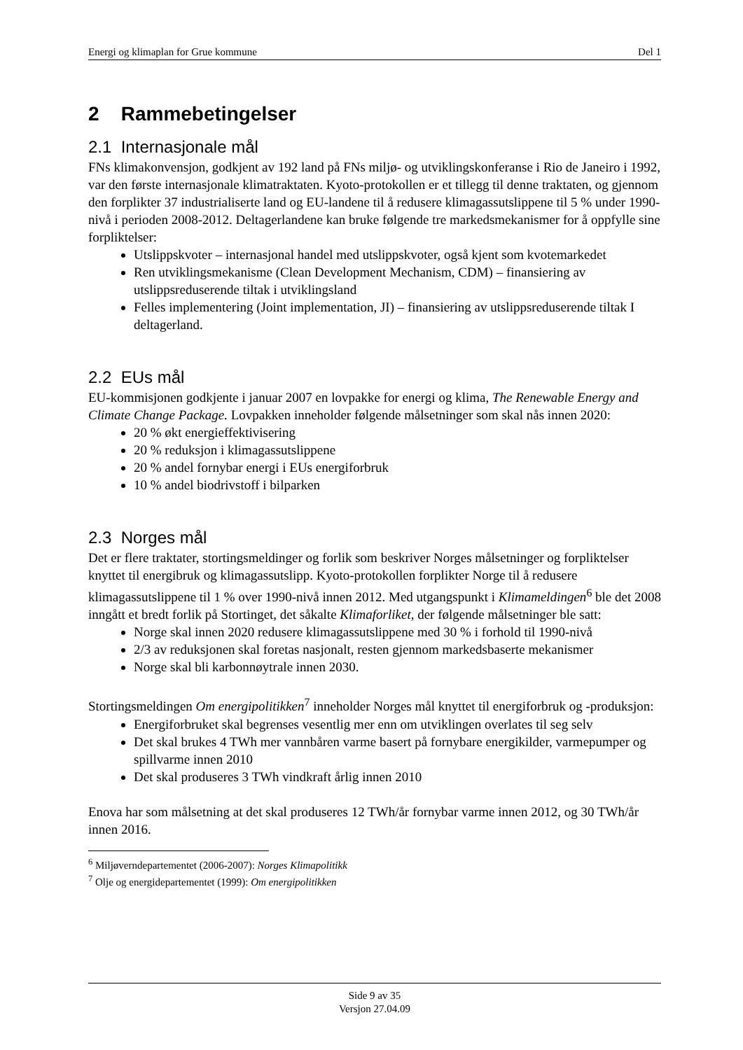Energi og klimaplan for Grue kommune Del 1
2 Rammebetingelser
2.1 Internasjonale mål
FNs klimakonvensjon, godkjent av 192 land på FNs miljø- og utviklingskonferanse i Rio de Janeiro i 1992, var den første internasjonale klimatraktaten. Kyoto-protokollen er et tillegg til denne traktaten, og gjennom den forplikter 37 industrialiserte land og EU-landene til å redusere klimagassutslippene til 5 % under 1990-nivå i perioden 2008-2012. Deltagerlandene kan bruke følgende tre markedsmekanismer for å oppfylle sine forpliktelser:
Utslippskvoter – internasjonal handel med utslippskvoter, også kjent som kvotemarkedet
Ren utviklingsmekanisme (Clean Development Mechanism, CDM) – finansiering av utslippsreduserende tiltak i utviklingsland
Felles implementering (Joint implementation, JI) – finansiering av utslippsreduserende tiltak I deltagerland.
2.2 EUs mål
EU-kommisjonen godkjente i januar 2007 en lovpakke for energi og klima, The Renewable Energy and Climate Change Package. Lovpakken inneholder følgende målsetninger som skal nås innen 2020:
20 % økt energieffektivisering
20 % reduksjon i klimagassutslippene
20 % andel fornybar energi i EUs energiforbruk
10 % andel biodrivstoff i bilparken
2.3 Norges mål
Det er flere traktater, stortingsmeldinger og forlik som beskriver Norges målsetninger og forpliktelser knyttet til energibruk og klimagassutslipp. Kyoto-protokollen forplikter Norge til å redusere klimagassutslippene til 1 % over 1990-nivå innen 2012. Med utgangspunkt i Klimameldingen<sup>6</sup> ble det 2008 inngått et bredt forlik på Stortinget, det såkalte Klimaforliket, der følgende målsetninger ble satt:
Norge skal innen 2020 redusere klimagassutslippene med 30 % i forhold til 1990-nivå
2/3 av reduksjonen skal foretas nasjonalt, resten gjennom markedsbaserte mekanismer
Norge skal bli karbonnøytrale innen 2030.
Stortingsmeldingen Om energipolitikken<sup>7</sup> inneholder Norges mål knyttet til energiforbruk og -produksjon:
Energiforbruket skal begrenses vesentlig mer enn om utviklingen overlates til seg selv
Det skal brukes 4 TWh mer vannbåren varme basert på fornybare energikilder, varmepumper og spillvarme innen 2010
Det skal produseres 3 TWh vindkraft årlig innen 2010
Enova har som målsetning at det skal produseres 12 TWh/år fornybar varme innen 2012, og 30 TWh/år innen 2016.
<sup>6</sup> Miljøverndepartementet (2006-2007): Norges Klimapolitikk
<sup>7</sup> Olje og energidepartementet (1999): Om energipolitikken
Side 9 av 35
Versjon 27.04.09